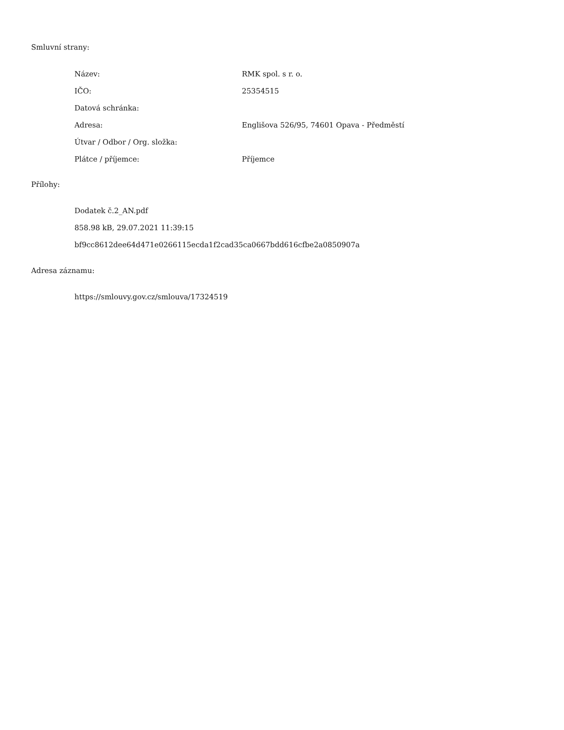Smluvní strany:
| Název: | RMK spol. s r. o. |
| IČO: | 25354515 |
| Datová schránka: | |
| Adresa: | Englišova 526/95, 74601 Opava - Předměstí |
| Útvar / Odbor / Org. složka: | |
| Plátce / příjemce: | Příjemce |
Přílohy:
Dodatek č.2_AN.pdf
858.98 kB, 29.07.2021 11:39:15
bf9cc8612dee64d471e0266115ecda1f2cad35ca0667bdd616cfbe2a0850907a
Adresa záznamu:
https://smlouvy.gov.cz/smlouva/17324519